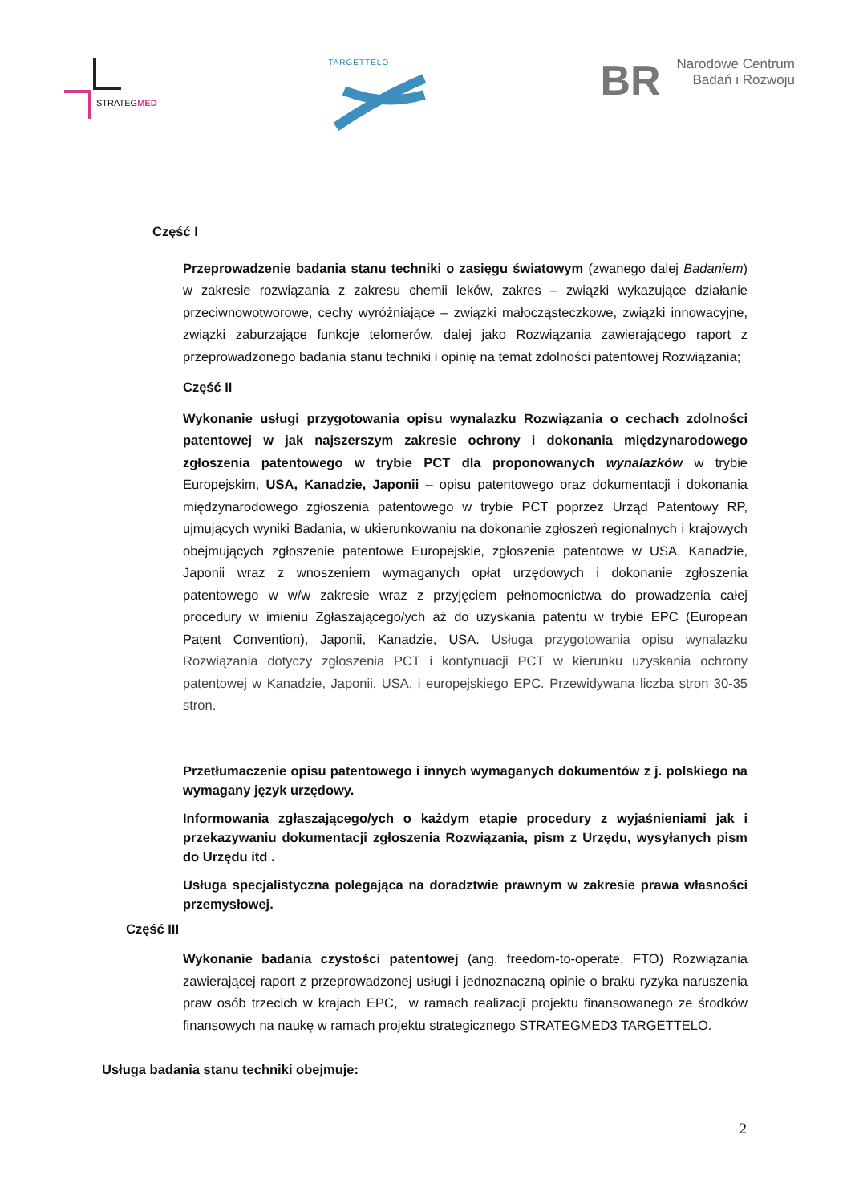STRATEGMED
TARGETTELO
BR Narodowe Centrum
Badań i Rozwoju
Część I
Przeprowadzenie badania stanu techniki o zasięgu światowym (zwanego dalej Badaniem) w zakresie rozwiązania z zakresu chemii leków, zakres – związki wykazujące działanie przeciwnowotworowe, cechy wyróżniające – związki małocząsteczkowe, związki innowacyjne, związki zaburzające funkcje telomerów, dalej jako Rozwiązania zawierającego raport z przeprowadzonego badania stanu techniki i opinię na temat zdolności patentowej Rozwiązania;
Część II
Wykonanie usługi przygotowania opisu wynalazku Rozwiązania o cechach zdolności patentowej w jak najszerszym zakresie ochrony i dokonania międzynarodowego zgłoszenia patentowego w trybie PCT dla proponowanych wynalazków w trybie Europejskim, USA, Kanadzie, Japonii – opisu patentowego oraz dokumentacji i dokonania międzynarodowego zgłoszenia patentowego w trybie PCT poprzez Urząd Patentowy RP, ujmujących wyniki Badania, w ukierunkowaniu na dokonanie zgłoszeń regionalnych i krajowych obejmujących zgłoszenie patentowe Europejskie, zgłoszenie patentowe w USA, Kanadzie, Japonii wraz z wnoszeniem wymaganych opłat urzędowych i dokonanie zgłoszenia patentowego w w/w zakresie wraz z przyjęciem pełnomocnictwa do prowadzenia całej procedury w imieniu Zgłaszającego/ych aż do uzyskania patentu w trybie EPC (European Patent Convention), Japonii, Kanadzie, USA. Usługa przygotowania opisu wynalazku Rozwiązania dotyczy zgłoszenia PCT i kontynuacji PCT w kierunku uzyskania ochrony patentowej w Kanadzie, Japonii, USA, i europejskiego EPC. Przewidywana liczba stron 30-35 stron.
Przetłumaczenie opisu patentowego i innych wymaganych dokumentów z j. polskiego na wymagany język urzędowy.
Informowania zgłaszającego/ych o każdym etapie procedury z wyjaśnieniami jak i przekazywaniu dokumentacji zgłoszenia Rozwiązania, pism z Urzędu, wysyłanych pism do Urzędu itd .
Usługa specjalistyczna polegająca na doradztwie prawnym w zakresie prawa własności przemysłowej.
Część III
Wykonanie badania czystości patentowej (ang. freedom-to-operate, FTO) Rozwiązania zawierającej raport z przeprowadzonej usługi i jednoznaczną opinie o braku ryzyka naruszenia praw osób trzecich w krajach EPC, w ramach realizacji projektu finansowanego ze środków finansowych na naukę w ramach projektu strategicznego STRATEGMED3 TARGETTELO.
Usługa badania stanu techniki obejmuje:
2